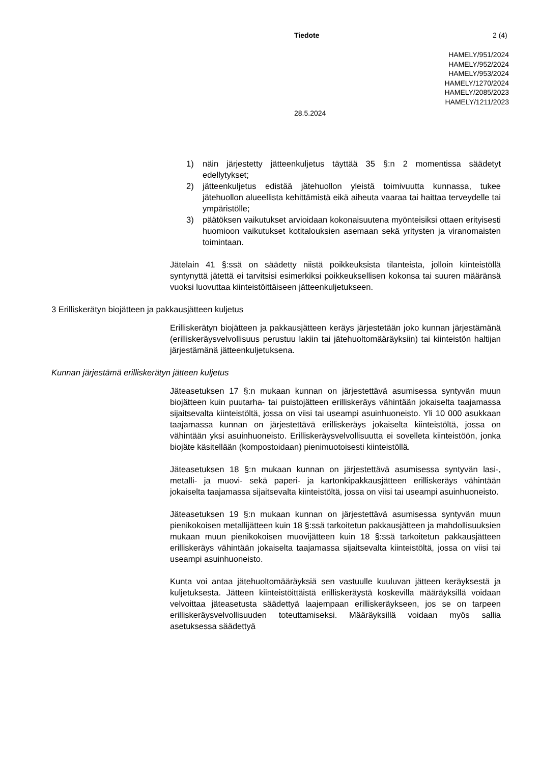Tiedote 2 (4)
HAMELY/951/2024
HAMELY/952/2024
HAMELY/953/2024
HAMELY/1270/2024
HAMELY/2085/2023
HAMELY/1211/2023
28.5.2024
1) näin järjestetty jätteenkuljetus täyttää 35 §:n 2 momentissa säädetyt edellytykset;
2) jätteenkuljetus edistää jätehuollon yleistä toimivuutta kunnassa, tukee jätehuollon alueellista kehittämistä eikä aiheuta vaaraa tai haittaa terveydelle tai ympäristölle;
3) päätöksen vaikutukset arvioidaan kokonaisuutena myönteisiksi ottaen erityisesti huomioon vaikutukset kotitalouksien asemaan sekä yritysten ja viranomaisten toimintaan.
Jätelain 41 §:ssä on säädetty niistä poikkeuksista tilanteista, jolloin kiinteistöllä syntynyttä jätettä ei tarvitsisi esimerkiksi poikkeuksellisen kokonsa tai suuren määränsä vuoksi luovuttaa kiinteistöittäiseen jätteenkuljetukseen.
3 Erilliskerätyn biojätteen ja pakkausjätteen kuljetus
Erilliskerätyn biojätteen ja pakkausjätteen keräys järjestetään joko kunnan järjestämänä (erilliskeräysvelvollisuus perustuu lakiin tai jätehuoltomääräyksiin) tai kiinteistön haltijan järjestämänä jätteenkuljetuksena.
Kunnan järjestämä erilliskerätyn jätteen kuljetus
Jäteasetuksen 17 §:n mukaan kunnan on järjestettävä asumisessa syntyvän muun biojätteen kuin puutarha- tai puistojätteen erilliskeräys vähintään jokaiselta taajamassa sijaitsevalta kiinteistöltä, jossa on viisi tai useampi asuinhuoneisto. Yli 10 000 asukkaan taajamassa kunnan on järjestettävä erilliskeräys jokaiselta kiinteistöltä, jossa on vähintään yksi asuinhuoneisto. Erilliskeräysvelvollisuutta ei sovelleta kiinteistöön, jonka biojäte käsitellään (kompostoidaan) pienimuotoisesti kiinteistöllä.
Jäteasetuksen 18 §:n mukaan kunnan on järjestettävä asumisessa syntyvän lasi-, metalli- ja muovi- sekä paperi- ja kartonkipakkausjätteen erilliskeräys vähintään jokaiselta taajamassa sijaitsevalta kiinteistöltä, jossa on viisi tai useampi asuinhuoneisto.
Jäteasetuksen 19 §:n mukaan kunnan on järjestettävä asumisessa syntyvän muun pienikokoisen metallijätteen kuin 18 §:ssä tarkoitetun pakkausjätteen ja mahdollisuuksien mukaan muun pienikokoisen muovijätteen kuin 18 §:ssä tarkoitetun pakkausjätteen erilliskeräys vähintään jokaiselta taajamassa sijaitsevalta kiinteistöltä, jossa on viisi tai useampi asuinhuoneisto.
Kunta voi antaa jätehuoltomääräyksiä sen vastuulle kuuluvan jätteen keräyksestä ja kuljetuksesta. Jätteen kiinteistöittäistä erilliskeräystä koskevilla määräyksillä voidaan velvoittaa jäteasetusta säädettyä laajempaan erilliskeräykseen, jos se on tarpeen erilliskeräysvelvollisuuden toteuttamiseksi. Määräyksillä voidaan myös sallia asetuksessa säädettyä